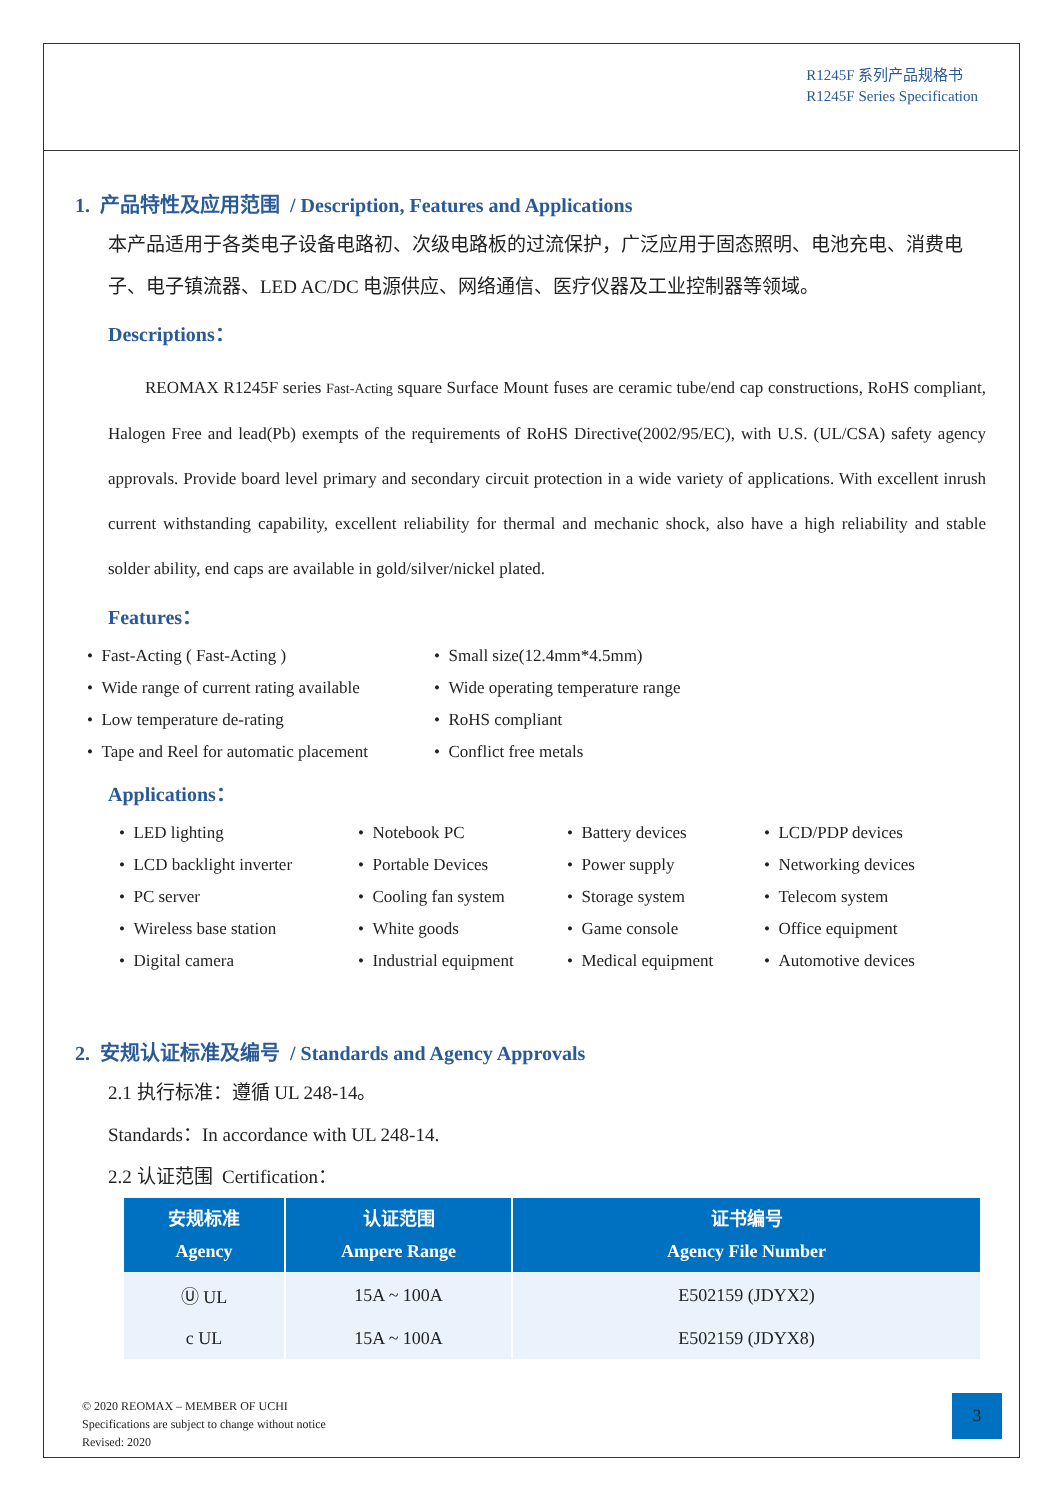R1245F 系列产品规格书
R1245F Series Specification
1. 产品特性及应用范围 / Description, Features and Applications
本产品适用于各类电子设备电路初、次级电路板的过流保护，广泛应用于固态照明、电池充电、消费电子、电子镇流器、LED AC/DC 电源供应、网络通信、医疗仪器及工业控制器等领域。
Descriptions：
REOMAX R1245F series Fast-Acting square Surface Mount fuses are ceramic tube/end cap constructions, RoHS compliant, Halogen Free and lead(Pb) exempts of the requirements of RoHS Directive(2002/95/EC), with U.S. (UL/CSA) safety agency approvals. Provide board level primary and secondary circuit protection in a wide variety of applications. With excellent inrush current withstanding capability, excellent reliability for thermal and mechanic shock, also have a high reliability and stable solder ability, end caps are available in gold/silver/nickel plated.
Features：
• Fast-Acting ( Fast-Acting )
• Small size(12.4mm*4.5mm)
• Wide range of current rating available
• Wide operating temperature range
• Low temperature de-rating
• RoHS compliant
• Tape and Reel for automatic placement
• Conflict free metals
Applications：
• LED lighting
• Notebook PC
• Battery devices
• LCD/PDP devices
• LCD backlight inverter
• Portable Devices
• Power supply
• Networking devices
• PC server
• Cooling fan system
• Storage system
• Telecom system
• Wireless base station
• White goods
• Game console
• Office equipment
• Digital camera
• Industrial equipment
• Medical equipment
• Automotive devices
2. 安规认证标准及编号 / Standards and Agency Approvals
2.1 执行标准：遵循 UL 248-14。
Standards：In accordance with UL 248-14.
2.2 认证范围 Certification：
| 安规标准 Agency | 认证范围 Ampere Range | 证书编号 Agency File Number |
| --- | --- | --- |
| Ⓤ UL | 15A ~ 100A | E502159 (JDYX2) |
| c UL | 15A ~ 100A | E502159 (JDYX8) |
© 2020 REOMAX – MEMBER OF UCHI
Specifications are subject to change without notice
Revised: 2020
3